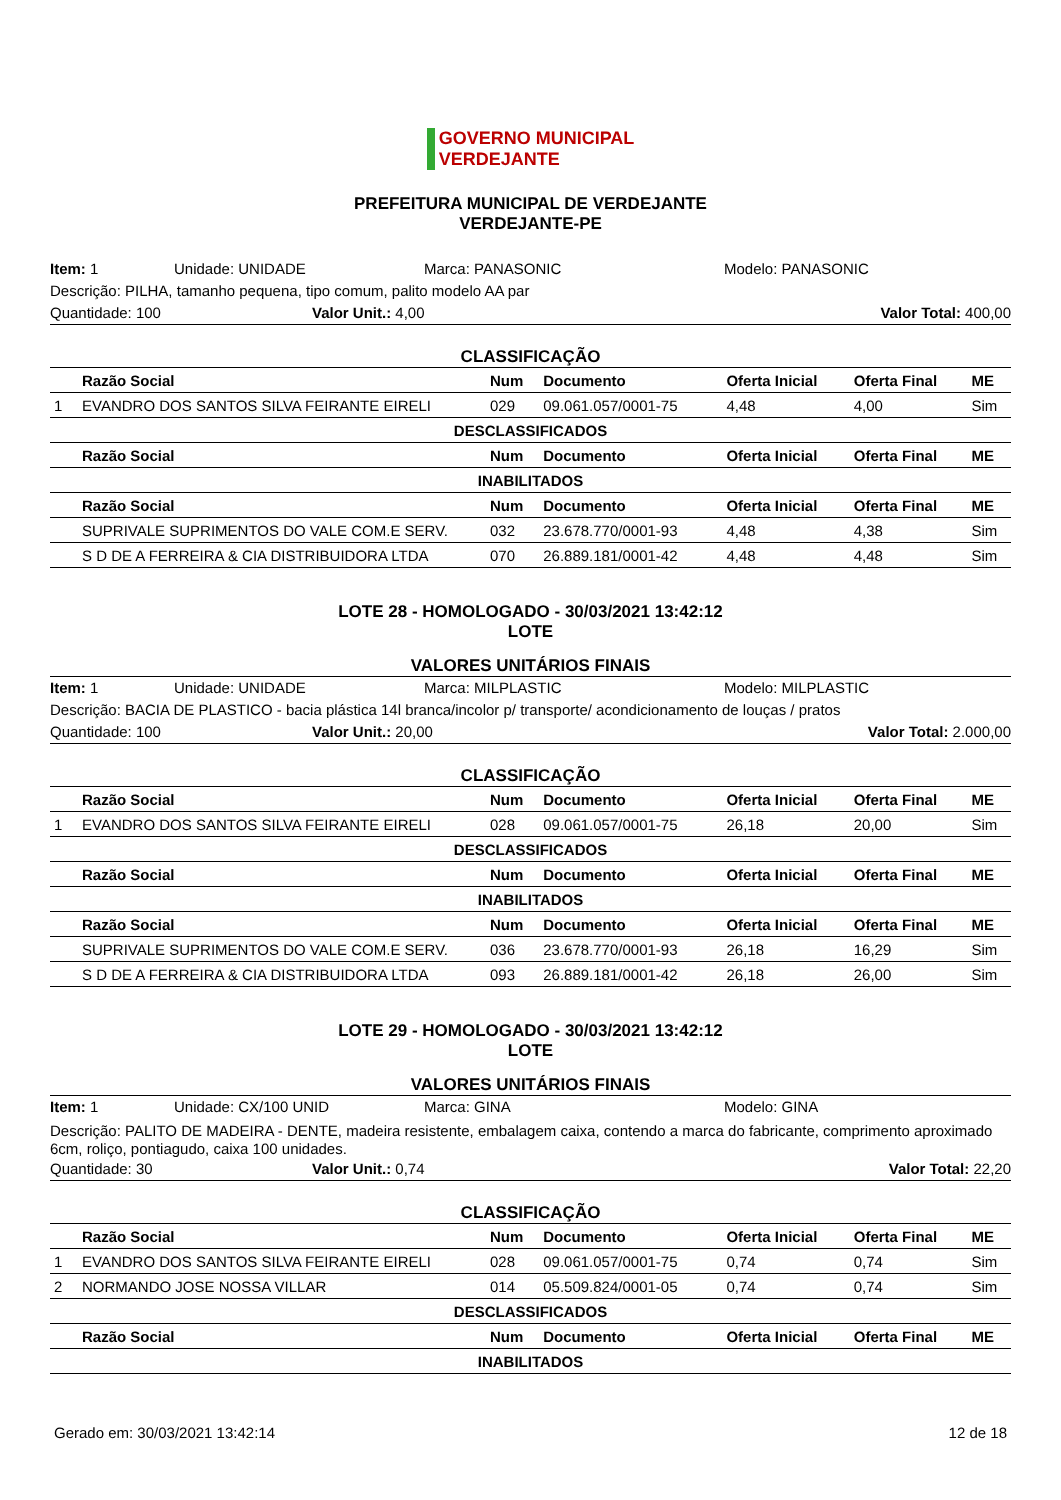GOVERNO MUNICIPAL
VERDEJANTE
PREFEITURA MUNICIPAL DE VERDEJANTE
VERDEJANTE-PE
Item: 1 Unidade: UNIDADE Marca: PANASONIC Modelo: PANASONIC
Descrição: PILHA, tamanho pequena, tipo comum, palito modelo AA par
Quantidade: 100 Valor Unit.: 4,00 Valor Total: 400,00
CLASSIFICAÇÃO
| | Razão Social | Num | Documento | Oferta Inicial | Oferta Final | ME |
| --- | --- | --- | --- | --- | --- | --- |
| 1 | EVANDRO DOS SANTOS SILVA FEIRANTE EIRELI | 029 | 09.061.057/0001-75 | 4,48 | 4,00 | Sim |
| DESCLASSIFICADOS | | | | | | |
| | Razão Social | Num | Documento | Oferta Inicial | Oferta Final | ME |
| INABILITADOS | | | | | | |
| | Razão Social | Num | Documento | Oferta Inicial | Oferta Final | ME |
| | SUPRIVALE SUPRIMENTOS DO VALE COM.E SERV. | 032 | 23.678.770/0001-93 | 4,48 | 4,38 | Sim |
| | S D DE A FERREIRA & CIA DISTRIBUIDORA LTDA | 070 | 26.889.181/0001-42 | 4,48 | 4,48 | Sim |
LOTE 28 - HOMOLOGADO - 30/03/2021 13:42:12
LOTE
VALORES UNITÁRIOS FINAIS
Item: 1 Unidade: UNIDADE Marca: MILPLASTIC Modelo: MILPLASTIC
Descrição: BACIA DE PLASTICO - bacia plástica 14l branca/incolor p/ transporte/ acondicionamento de louças / pratos
Quantidade: 100 Valor Unit.: 20,00 Valor Total: 2.000,00
CLASSIFICAÇÃO
| | Razão Social | Num | Documento | Oferta Inicial | Oferta Final | ME |
| --- | --- | --- | --- | --- | --- | --- |
| 1 | EVANDRO DOS SANTOS SILVA FEIRANTE EIRELI | 028 | 09.061.057/0001-75 | 26,18 | 20,00 | Sim |
| DESCLASSIFICADOS | | | | | | |
| | Razão Social | Num | Documento | Oferta Inicial | Oferta Final | ME |
| INABILITADOS | | | | | | |
| | Razão Social | Num | Documento | Oferta Inicial | Oferta Final | ME |
| | SUPRIVALE SUPRIMENTOS DO VALE COM.E SERV. | 036 | 23.678.770/0001-93 | 26,18 | 16,29 | Sim |
| | S D DE A FERREIRA & CIA DISTRIBUIDORA LTDA | 093 | 26.889.181/0001-42 | 26,18 | 26,00 | Sim |
LOTE 29 - HOMOLOGADO - 30/03/2021 13:42:12
LOTE
VALORES UNITÁRIOS FINAIS
Item: 1 Unidade: CX/100 UNID Marca: GINA Modelo: GINA
Descrição: PALITO DE MADEIRA - DENTE, madeira resistente, embalagem caixa, contendo a marca do fabricante, comprimento aproximado 6cm, roliço, pontiagudo, caixa 100 unidades.
Quantidade: 30 Valor Unit.: 0,74 Valor Total: 22,20
CLASSIFICAÇÃO
| | Razão Social | Num | Documento | Oferta Inicial | Oferta Final | ME |
| --- | --- | --- | --- | --- | --- | --- |
| 1 | EVANDRO DOS SANTOS SILVA FEIRANTE EIRELI | 028 | 09.061.057/0001-75 | 0,74 | 0,74 | Sim |
| 2 | NORMANDO JOSE NOSSA VILLAR | 014 | 05.509.824/0001-05 | 0,74 | 0,74 | Sim |
| DESCLASSIFICADOS | | | | | | |
| | Razão Social | Num | Documento | Oferta Inicial | Oferta Final | ME |
| INABILITADOS | | | | | | |
Gerado em: 30/03/2021 13:42:14 12 de 18